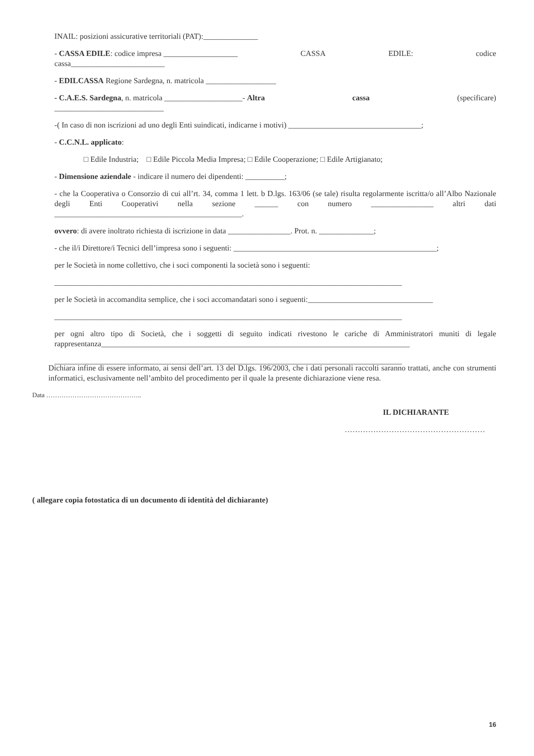INAIL: posizioni assicurative territoriali (PAT):______________
- CASSA EDILE: codice impresa ___________________ CASSA EDILE: codice
cassa________________________
- EDILCASSA Regione Sardegna, n. matricola __________________
- C.A.E.S. Sardegna, n. matricola ____________________- Altra cassa (specificare)
____________________________
-( In caso di non iscrizioni ad uno degli Enti suindicati, indicarne i motivi) __________________________________;
- C.C.N.L. applicato:
□ Edile Industria; □ Edile Piccola Media Impresa; □ Edile Cooperazione; □ Edile Artigianato;
- Dimensione aziendale - indicare il numero dei dipendenti: __________;
- che la Cooperativa o Consorzio di cui all’rt. 34, comma 1 lett. b D.lgs. 163/06 (se tale) risulta regolarmente iscritta/o all’Albo Nazionale degli Enti Cooperativi nella sezione ______ con numero ________________ altri dati ________________________________________________.
ovvero: di avere inoltrato richiesta di iscrizione in data ________________. Prot. n. ______________;
- che il/i Direttore/i Tecnici dell’impresa sono i seguenti: ____________________________________________________;
per le Società in nome collettivo, che i soci componenti la società sono i seguenti:
_________________________________________________________________________________________
per le Società in accomandita semplice, che i soci accomandatari sono i seguenti:________________________________
_________________________________________________________________________________________
per ogni altro tipo di Società, che i soggetti di seguito indicati rivestono le cariche di Amministratori muniti di legale rappresentanza_______________________________________________________________________________
_________________________________________________________________________________________
Dichiara infine di essere informato, ai sensi dell’art. 13 del D.lgs. 196/2003, che i dati personali raccolti saranno trattati, anche con strumenti informatici, esclusivamente nell’ambito del procedimento per il quale la presente dichiarazione viene resa.
Data ……………………………………..
IL DICHIARANTE
………………………………………………
( allegare copia fotostatica di un documento di identità del dichiarante)
16